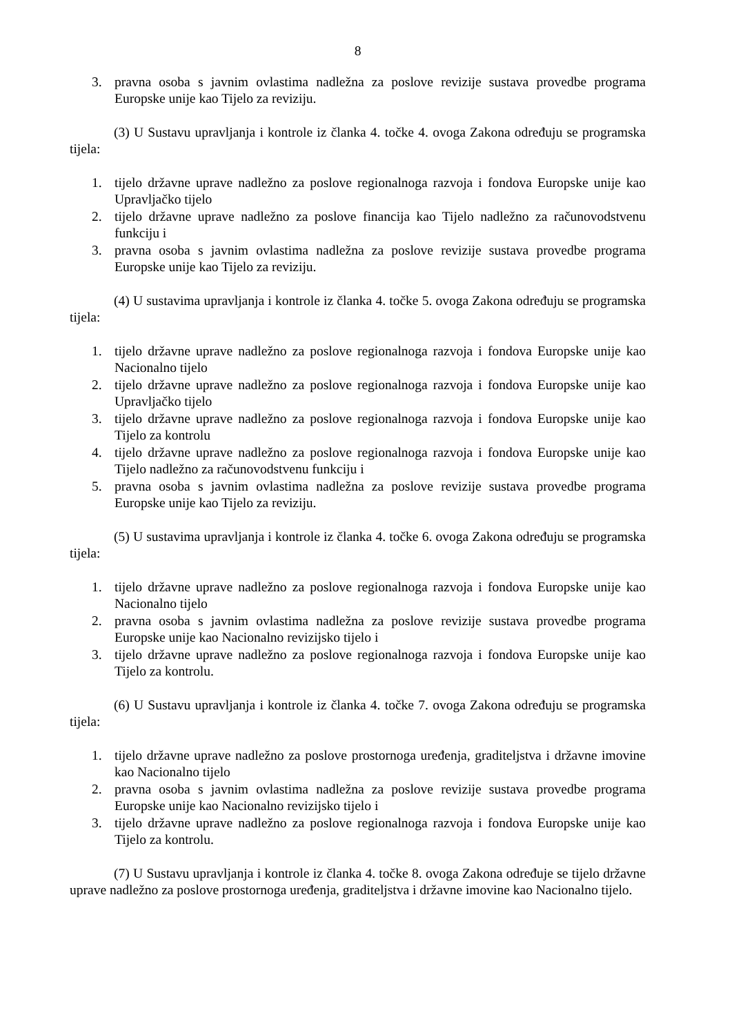8
3. pravna osoba s javnim ovlastima nadležna za poslove revizije sustava provedbe programa Europske unije kao Tijelo za reviziju.
(3) U Sustavu upravljanja i kontrole iz članka 4. točke 4. ovoga Zakona određuju se programska tijela:
1. tijelo državne uprave nadležno za poslove regionalnoga razvoja i fondova Europske unije kao Upravljačko tijelo
2. tijelo državne uprave nadležno za poslove financija kao Tijelo nadležno za računovodstvenu funkciju i
3. pravna osoba s javnim ovlastima nadležna za poslove revizije sustava provedbe programa Europske unije kao Tijelo za reviziju.
(4) U sustavima upravljanja i kontrole iz članka 4. točke 5. ovoga Zakona određuju se programska tijela:
1. tijelo državne uprave nadležno za poslove regionalnoga razvoja i fondova Europske unije kao Nacionalno tijelo
2. tijelo državne uprave nadležno za poslove regionalnoga razvoja i fondova Europske unije kao Upravljačko tijelo
3. tijelo državne uprave nadležno za poslove regionalnoga razvoja i fondova Europske unije kao Tijelo za kontrolu
4. tijelo državne uprave nadležno za poslove regionalnoga razvoja i fondova Europske unije kao Tijelo nadležno za računovodstvenu funkciju i
5. pravna osoba s javnim ovlastima nadležna za poslove revizije sustava provedbe programa Europske unije kao Tijelo za reviziju.
(5) U sustavima upravljanja i kontrole iz članka 4. točke 6. ovoga Zakona određuju se programska tijela:
1. tijelo državne uprave nadležno za poslove regionalnoga razvoja i fondova Europske unije kao Nacionalno tijelo
2. pravna osoba s javnim ovlastima nadležna za poslove revizije sustava provedbe programa Europske unije kao Nacionalno revizijsko tijelo i
3. tijelo državne uprave nadležno za poslove regionalnoga razvoja i fondova Europske unije kao Tijelo za kontrolu.
(6) U Sustavu upravljanja i kontrole iz članka 4. točke 7. ovoga Zakona određuju se programska tijela:
1. tijelo državne uprave nadležno za poslove prostornoga uređenja, graditeljstva i državne imovine kao Nacionalno tijelo
2. pravna osoba s javnim ovlastima nadležna za poslove revizije sustava provedbe programa Europske unije kao Nacionalno revizijsko tijelo i
3. tijelo državne uprave nadležno za poslove regionalnoga razvoja i fondova Europske unije kao Tijelo za kontrolu.
(7) U Sustavu upravljanja i kontrole iz članka 4. točke 8. ovoga Zakona određuje se tijelo državne uprave nadležno za poslove prostornoga uređenja, graditeljstva i državne imovine kao Nacionalno tijelo.